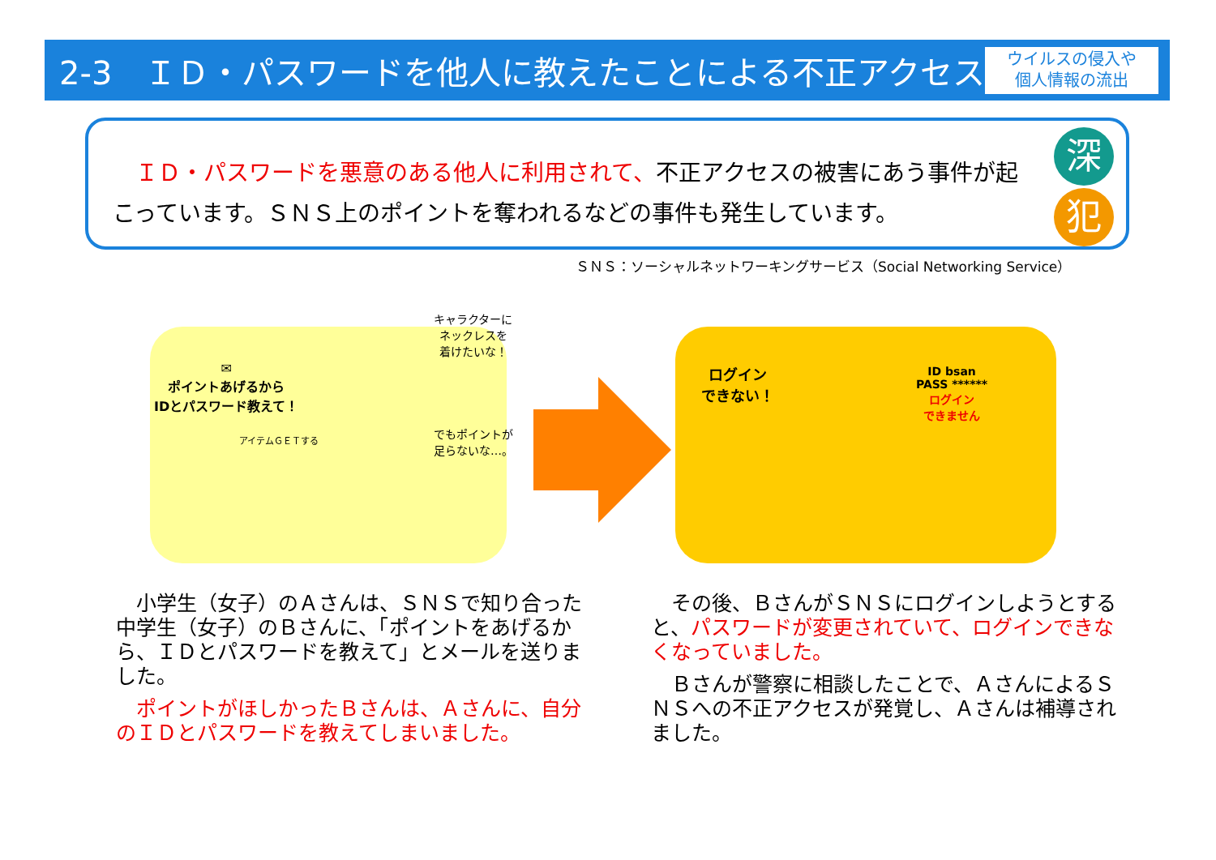2-3　ＩＤ・パスワードを他人に教えたことによる不正アクセス
ウイルスの侵入や
個人情報の流出
　ＩＤ・パスワードを悪意のある他人に利用されて、不正アクセスの被害にあう事件が起こっています。ＳＮＳ上のポイントを奪われるなどの事件も発生しています。
深
犯
ＳＮＳ：ソーシャルネットワーキングサービス（Social Networking Service）
✉
ポイントあげるから
IDとパスワード教えて！
アイテムＧＥＴする
キャラクターに
ネックレスを
着けたいな！
でもポイントが
足らないな…。
ログイン
できない！
ID bsan
PASS ******
ログイン
できません
　小学生（女子）のＡさんは、ＳＮＳで知り合った中学生（女子）のＢさんに、「ポイントをあげるから、ＩＤとパスワードを教えて」とメールを送りました。
　ポイントがほしかったＢさんは、Ａさんに、自分のＩＤとパスワードを教えてしまいました。
　その後、ＢさんがＳＮＳにログインしようとすると、パスワードが変更されていて、ログインできなくなっていました。
　Ｂさんが警察に相談したことで、ＡさんによるＳＮＳへの不正アクセスが発覚し、Ａさんは補導されました。